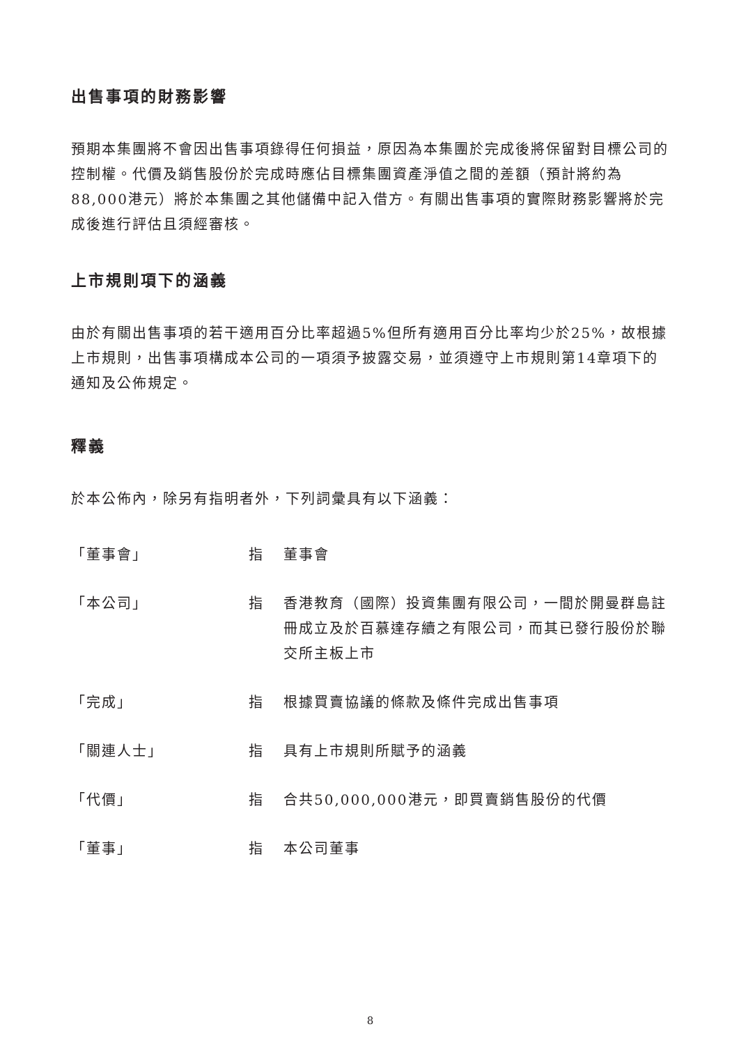出售事項的財務影響
預期本集團將不會因出售事項錄得任何損益，原因為本集團於完成後將保留對目標公司的控制權。代價及銷售股份於完成時應佔目標集團資產淨值之間的差額（預計將約為88,000港元）將於本集團之其他儲備中記入借方。有關出售事項的實際財務影響將於完成後進行評估且須經審核。
上市規則項下的涵義
由於有關出售事項的若干適用百分比率超過5%但所有適用百分比率均少於25%，故根據上市規則，出售事項構成本公司的一項須予披露交易，並須遵守上市規則第14章項下的通知及公佈規定。
釋義
於本公佈內，除另有指明者外，下列詞彙具有以下涵義：
「董事會」 指 董事會
「本公司」 指 香港教育（國際）投資集團有限公司，一間於開曼群島註冊成立及於百慕達存續之有限公司，而其已發行股份於聯交所主板上市
「完成」 指 根據買賣協議的條款及條件完成出售事項
「關連人士」 指 具有上市規則所賦予的涵義
「代價」 指 合共50,000,000港元，即買賣銷售股份的代價
「董事」 指 本公司董事
8